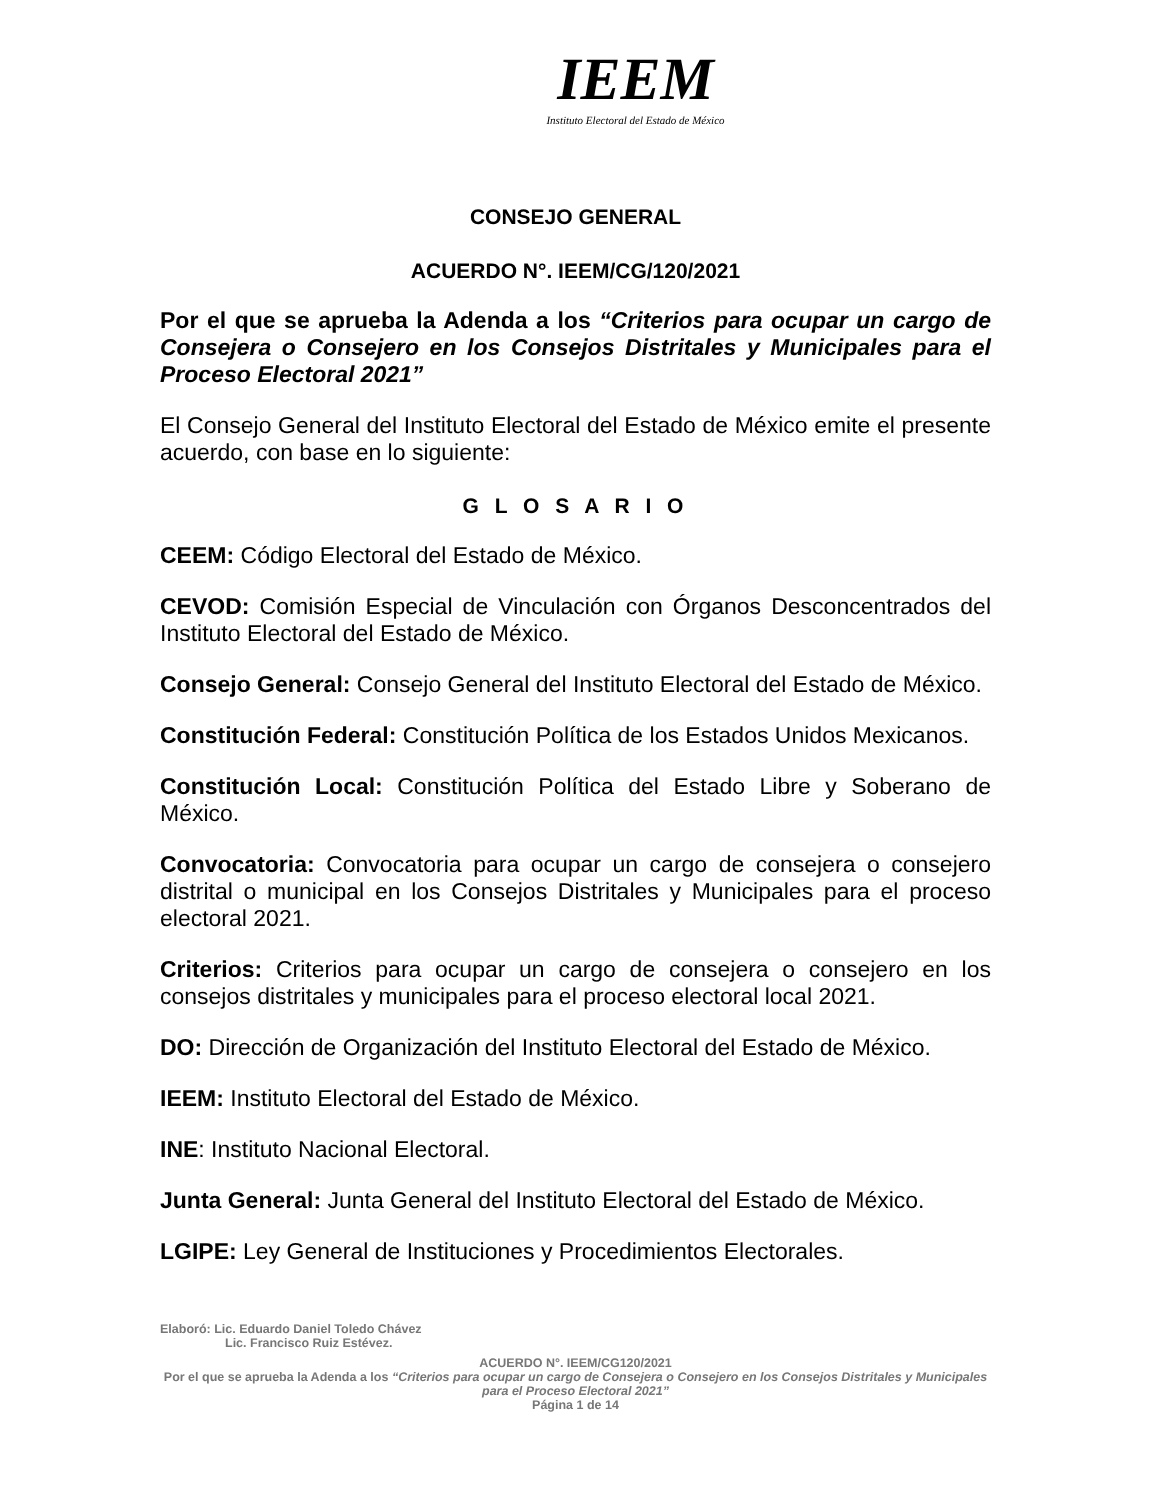IEEM
Instituto Electoral del Estado de México
CONSEJO GENERAL
ACUERDO N°. IEEM/CG/120/2021
Por el que se aprueba la Adenda a los “Criterios para ocupar un cargo de Consejera o Consejero en los Consejos Distritales y Municipales para el Proceso Electoral 2021”
El Consejo General del Instituto Electoral del Estado de México emite el presente acuerdo, con base en lo siguiente:
G L O S A R I O
CEEM: Código Electoral del Estado de México.
CEVOD: Comisión Especial de Vinculación con Órganos Desconcentrados del Instituto Electoral del Estado de México.
Consejo General: Consejo General del Instituto Electoral del Estado de México.
Constitución Federal: Constitución Política de los Estados Unidos Mexicanos.
Constitución Local: Constitución Política del Estado Libre y Soberano de México.
Convocatoria: Convocatoria para ocupar un cargo de consejera o consejero distrital o municipal en los Consejos Distritales y Municipales para el proceso electoral 2021.
Criterios: Criterios para ocupar un cargo de consejera o consejero en los consejos distritales y municipales para el proceso electoral local 2021.
DO: Dirección de Organización del Instituto Electoral del Estado de México.
IEEM: Instituto Electoral del Estado de México.
INE: Instituto Nacional Electoral.
Junta General: Junta General del Instituto Electoral del Estado de México.
LGIPE: Ley General de Instituciones y Procedimientos Electorales.
Elaboró: Lic. Eduardo Daniel Toledo Chávez
Lic. Francisco Ruiz Estévez.
ACUERDO N°. IEEM/CG120/2021
Por el que se aprueba la Adenda a los “Criterios para ocupar un cargo de Consejera o Consejero en los Consejos Distritales y Municipales para el Proceso Electoral 2021”
Página 1 de 14